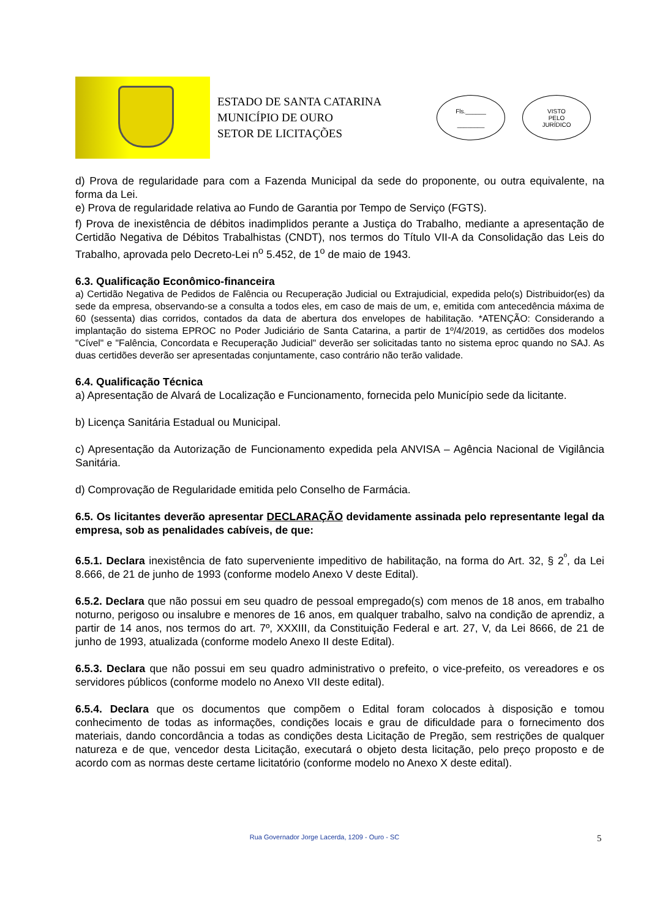ESTADO DE SANTA CATARINA
MUNICÍPIO DE OURO
SETOR DE LICITAÇÕES
Fls.______
________
VISTO
PELO
JURÍDICO
d) Prova de regularidade para com a Fazenda Municipal da sede do proponente, ou outra equivalente, na forma da Lei.
e) Prova de regularidade relativa ao Fundo de Garantia por Tempo de Serviço (FGTS).
f) Prova de inexistência de débitos inadimplidos perante a Justiça do Trabalho, mediante a apresentação de Certidão Negativa de Débitos Trabalhistas (CNDT), nos termos do Título VII-A da Consolidação das Leis do Trabalho, aprovada pelo Decreto-Lei n<sup>o</sup> 5.452, de 1<sup>o</sup> de maio de 1943.
6.3. Qualificação Econômico-financeira
a) Certidão Negativa de Pedidos de Falência ou Recuperação Judicial ou Extrajudicial, expedida pelo(s) Distribuidor(es) da sede da empresa, observando-se a consulta a todos eles, em caso de mais de um, e, emitida com antecedência máxima de 60 (sessenta) dias corridos, contados da data de abertura dos envelopes de habilitação. *ATENÇÃO: Considerando a implantação do sistema EPROC no Poder Judiciário de Santa Catarina, a partir de 1º/4/2019, as certidões dos modelos "Cível" e "Falência, Concordata e Recuperação Judicial" deverão ser solicitadas tanto no sistema eproc quando no SAJ. As duas certidões deverão ser apresentadas conjuntamente, caso contrário não terão validade.
6.4. Qualificação Técnica
a) Apresentação de Alvará de Localização e Funcionamento, fornecida pelo Município sede da licitante.
b) Licença Sanitária Estadual ou Municipal.
c) Apresentação da Autorização de Funcionamento expedida pela ANVISA – Agência Nacional de Vigilância Sanitária.
d) Comprovação de Regularidade emitida pelo Conselho de Farmácia.
6.5. Os licitantes deverão apresentar DECLARAÇÃO devidamente assinada pelo representante legal da empresa, sob as penalidades cabíveis, de que:
6.5.1. Declara inexistência de fato superveniente impeditivo de habilitação, na forma do Art. 32, § 2<sup>º</sup>, da Lei 8.666, de 21 de junho de 1993 (conforme modelo Anexo V deste Edital).
6.5.2. Declara que não possui em seu quadro de pessoal empregado(s) com menos de 18 anos, em trabalho noturno, perigoso ou insalubre e menores de 16 anos, em qualquer trabalho, salvo na condição de aprendiz, a partir de 14 anos, nos termos do art. 7º, XXXIII, da Constituição Federal e art. 27, V, da Lei 8666, de 21 de junho de 1993, atualizada (conforme modelo Anexo II deste Edital).
6.5.3. Declara que não possui em seu quadro administrativo o prefeito, o vice-prefeito, os vereadores e os servidores públicos (conforme modelo no Anexo VII deste edital).
6.5.4. Declara que os documentos que compõem o Edital foram colocados à disposição e tomou conhecimento de todas as informações, condições locais e grau de dificuldade para o fornecimento dos materiais, dando concordância a todas as condições desta Licitação de Pregão, sem restrições de qualquer natureza e de que, vencedor desta Licitação, executará o objeto desta licitação, pelo preço proposto e de acordo com as normas deste certame licitatório (conforme modelo no Anexo X deste edital).
Rua Governador Jorge Lacerda, 1209 - Ouro - SC 5